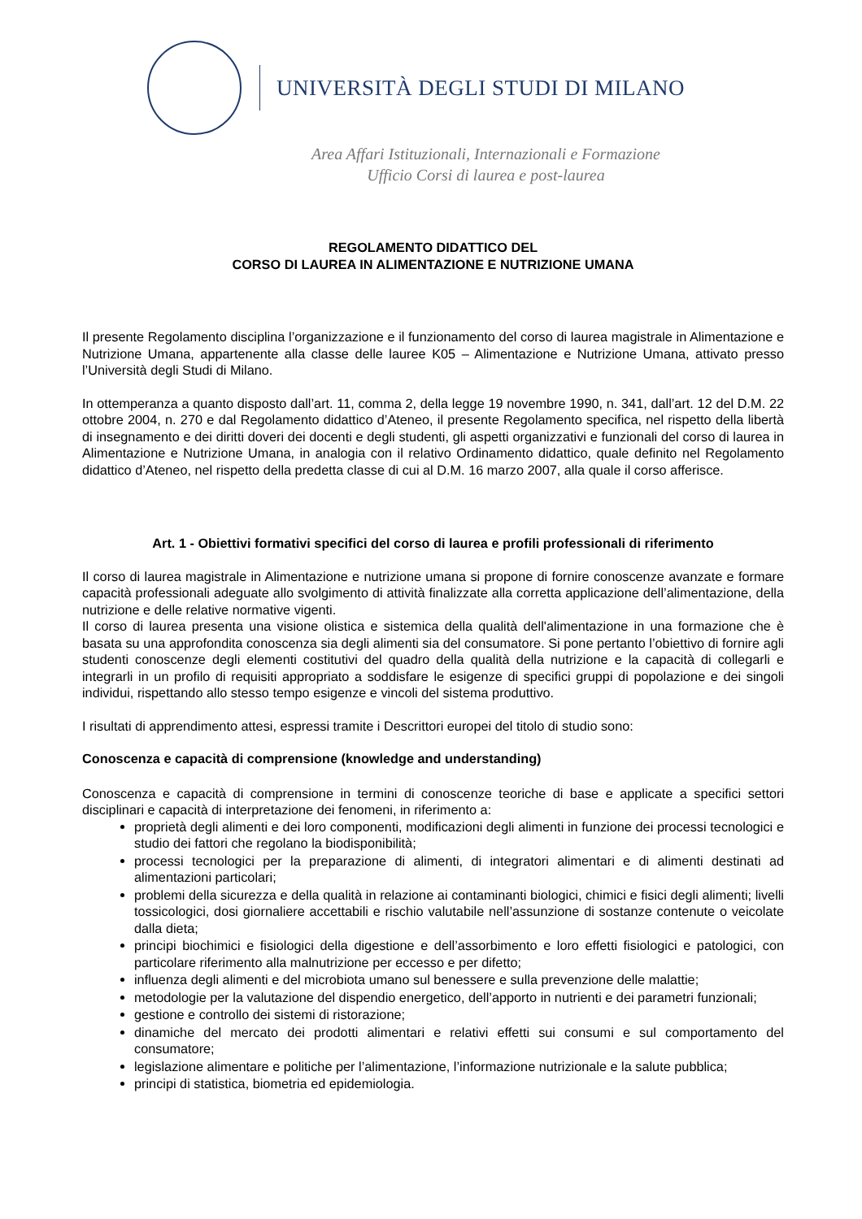UNIVERSITÀ DEGLI STUDI DI MILANO
Area Affari Istituzionali, Internazionali e Formazione
Ufficio Corsi di laurea e post-laurea
REGOLAMENTO DIDATTICO DEL
CORSO DI LAUREA IN ALIMENTAZIONE E NUTRIZIONE UMANA
Il presente Regolamento disciplina l’organizzazione e il funzionamento del corso di laurea magistrale in Alimentazione e Nutrizione Umana, appartenente alla classe delle lauree K05 – Alimentazione e Nutrizione Umana, attivato presso l’Università degli Studi di Milano.
In ottemperanza a quanto disposto dall’art. 11, comma 2, della legge 19 novembre 1990, n. 341, dall’art. 12 del D.M. 22 ottobre 2004, n. 270 e dal Regolamento didattico d’Ateneo, il presente Regolamento specifica, nel rispetto della libertà di insegnamento e dei diritti doveri dei docenti e degli studenti, gli aspetti organizzativi e funzionali del corso di laurea in Alimentazione e Nutrizione Umana, in analogia con il relativo Ordinamento didattico, quale definito nel Regolamento didattico d’Ateneo, nel rispetto della predetta classe di cui al D.M. 16 marzo 2007, alla quale il corso afferisce.
Art. 1 - Obiettivi formativi specifici del corso di laurea e profili professionali di riferimento
Il corso di laurea magistrale in Alimentazione e nutrizione umana si propone di fornire conoscenze avanzate e formare capacità professionali adeguate allo svolgimento di attività finalizzate alla corretta applicazione dell’alimentazione, della nutrizione e delle relative normative vigenti.
Il corso di laurea presenta una visione olistica e sistemica della qualità dell'alimentazione in una formazione che è basata su una approfondita conoscenza sia degli alimenti sia del consumatore. Si pone pertanto l’obiettivo di fornire agli studenti conoscenze degli elementi costitutivi del quadro della qualità della nutrizione e la capacità di collegarli e integrarli in un profilo di requisiti appropriato a soddisfare le esigenze di specifici gruppi di popolazione e dei singoli individui, rispettando allo stesso tempo esigenze e vincoli del sistema produttivo.
I risultati di apprendimento attesi, espressi tramite i Descrittori europei del titolo di studio sono:
Conoscenza e capacità di comprensione (knowledge and understanding)
Conoscenza e capacità di comprensione in termini di conoscenze teoriche di base e applicate a specifici settori disciplinari e capacità di interpretazione dei fenomeni, in riferimento a:
proprietà degli alimenti e dei loro componenti, modificazioni degli alimenti in funzione dei processi tecnologici e studio dei fattori che regolano la biodisponibilità;
processi tecnologici per la preparazione di alimenti, di integratori alimentari e di alimenti destinati ad alimentazioni particolari;
problemi della sicurezza e della qualità in relazione ai contaminanti biologici, chimici e fisici degli alimenti; livelli tossicologici, dosi giornaliere accettabili e rischio valutabile nell’assunzione di sostanze contenute o veicolate dalla dieta;
principi biochimici e fisiologici della digestione e dell’assorbimento e loro effetti fisiologici e patologici, con particolare riferimento alla malnutrizione per eccesso e per difetto;
influenza degli alimenti e del microbiota umano sul benessere e sulla prevenzione delle malattie;
metodologie per la valutazione del dispendio energetico, dell’apporto in nutrienti e dei parametri funzionali;
gestione e controllo dei sistemi di ristorazione;
dinamiche del mercato dei prodotti alimentari e relativi effetti sui consumi e sul comportamento del consumatore;
legislazione alimentare e politiche per l’alimentazione, l’informazione nutrizionale e la salute pubblica;
principi di statistica, biometria ed epidemiologia.